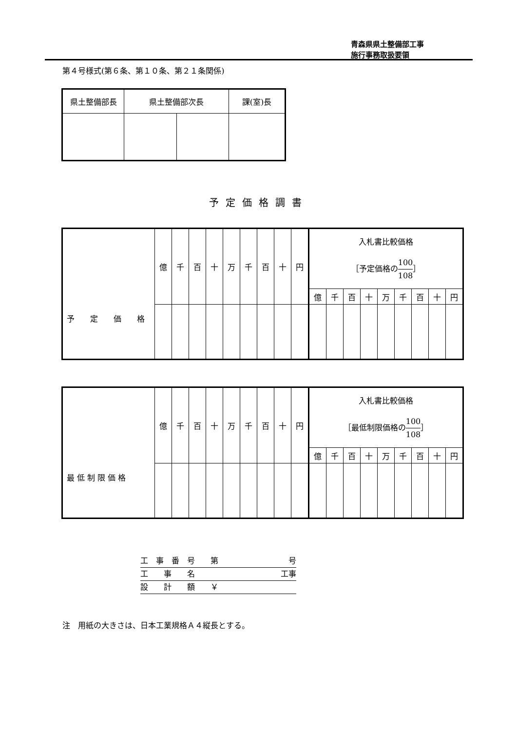青森県県土整備部工事
施行事務取扱要領
第４号様式(第６条、第１０条、第２１条関係)
| 県土整備部長 | 県土整備部次長 | | 課(室)長 |
予定価格調書
| 予 定 価 格 | 億 | 千 | 百 | 十 | 万 | 千 | 百 | 十 | 円 | 入札書比較価格 ［予定価格の 100 108 ］ | | | | | | | | |
| | | | | | | | | | | 億 | 千 | 百 | 十 | 万 | 千 | 百 | 十 | 円 |
| 最 低 制 限 価 格 | 億 | 千 | 百 | 十 | 万 | 千 | 百 | 十 | 円 | 入札書比較価格 ［最低制限価格の 100 108 ］ | | | | | | | | |
| | | | | | | | | | | 億 | 千 | 百 | 十 | 万 | 千 | 百 | 十 | 円 |
工　事　番　号　　第 号
工　　事　　名 工事
設　　計　　額　　￥
注　用紙の大きさは、日本工業規格Ａ４縦長とする。